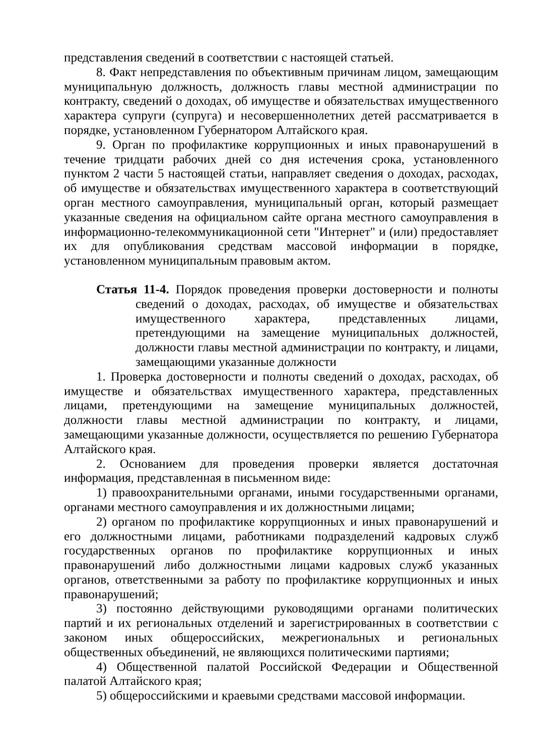представления сведений в соответствии с настоящей статьей.
8. Факт непредставления по объективным причинам лицом, замещающим муниципальную должность, должность главы местной администрации по контракту, сведений о доходах, об имуществе и обязательствах имущественного характера супруги (супруга) и несовершеннолетних детей рассматривается в порядке, установленном Губернатором Алтайского края.
9. Орган по профилактике коррупционных и иных правонарушений в течение тридцати рабочих дней со дня истечения срока, установленного пунктом 2 части 5 настоящей статьи, направляет сведения о доходах, расходах, об имуществе и обязательствах имущественного характера в соответствующий орган местного самоуправления, муниципальный орган, который размещает указанные сведения на официальном сайте органа местного самоуправления в информационно-телекоммуникационной сети "Интернет" и (или) предоставляет их для опубликования средствам массовой информации в порядке, установленном муниципальным правовым актом.
Статья 11-4. Порядок проведения проверки достоверности и полноты сведений о доходах, расходах, об имуществе и обязательствах имущественного характера, представленных лицами, претендующими на замещение муниципальных должностей, должности главы местной администрации по контракту, и лицами, замещающими указанные должности
1. Проверка достоверности и полноты сведений о доходах, расходах, об имуществе и обязательствах имущественного характера, представленных лицами, претендующими на замещение муниципальных должностей, должности главы местной администрации по контракту, и лицами, замещающими указанные должности, осуществляется по решению Губернатора Алтайского края.
2. Основанием для проведения проверки является достаточная информация, представленная в письменном виде:
1) правоохранительными органами, иными государственными органами, органами местного самоуправления и их должностными лицами;
2) органом по профилактике коррупционных и иных правонарушений и его должностными лицами, работниками подразделений кадровых служб государственных органов по профилактике коррупционных и иных правонарушений либо должностными лицами кадровых служб указанных органов, ответственными за работу по профилактике коррупционных и иных правонарушений;
3) постоянно действующими руководящими органами политических партий и их региональных отделений и зарегистрированных в соответствии с законом иных общероссийских, межрегиональных и региональных общественных объединений, не являющихся политическими партиями;
4) Общественной палатой Российской Федерации и Общественной палатой Алтайского края;
5) общероссийскими и краевыми средствами массовой информации.